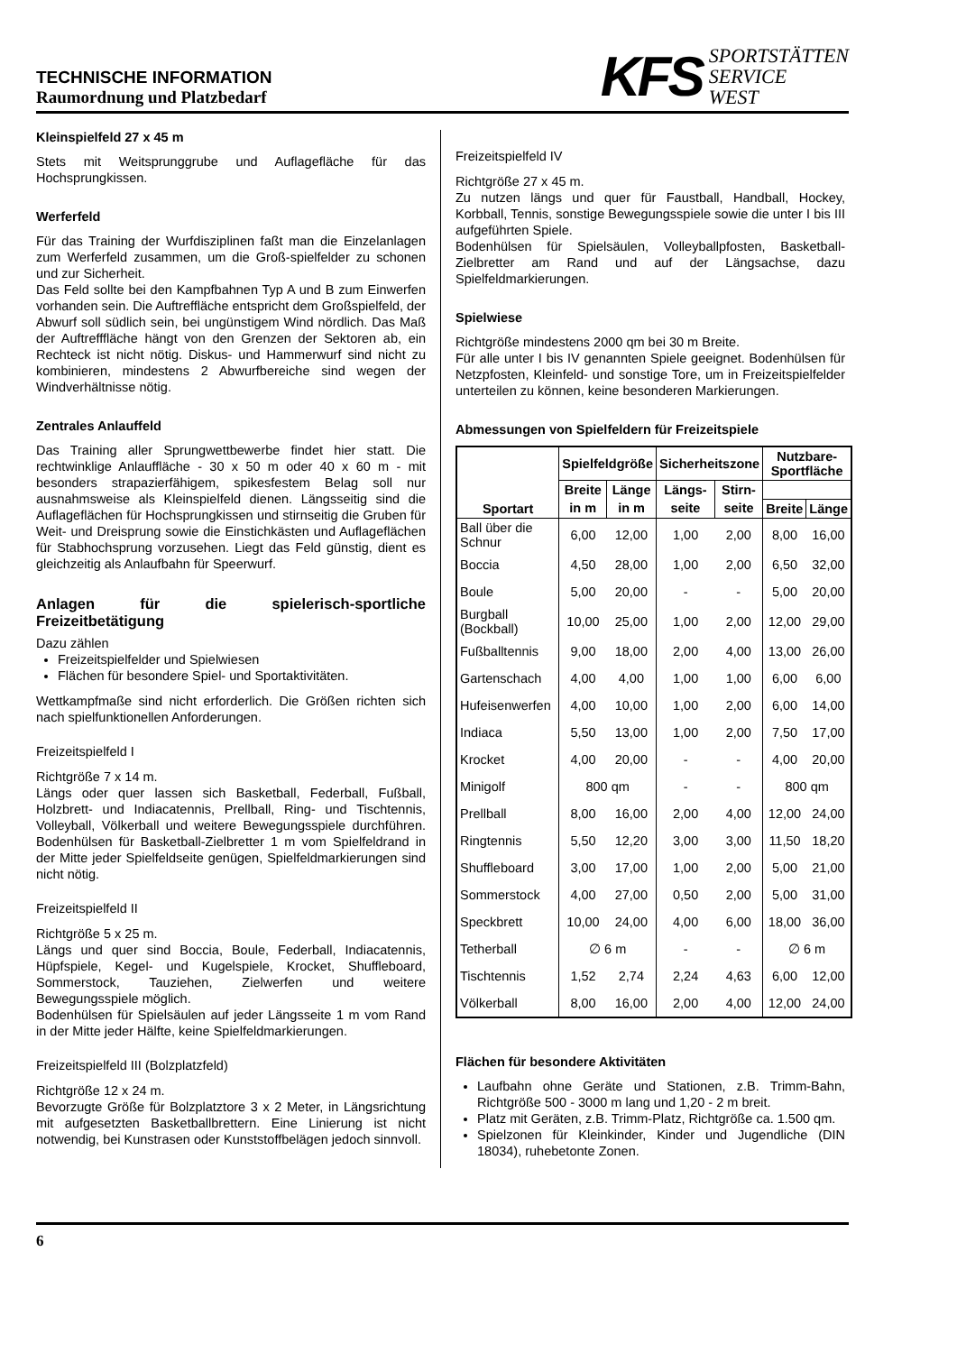TECHNISCHE INFORMATION
Raumordnung und Platzbedarf
KFS
SPORTSTÄTTEN
SERVICE
WEST
Kleinspielfeld 27 x 45 m
Stets mit Weitsprunggrube und Auflagefläche für das Hochsprungkissen.
Werferfeld
Für das Training der Wurfdisziplinen faßt man die Einzelanlagen zum Werferfeld zusammen, um die Groß-spielfelder zu schonen und zur Sicherheit.
Das Feld sollte bei den Kampfbahnen Typ A und B zum Einwerfen vorhanden sein. Die Auftreffläche entspricht dem Großspielfeld, der Abwurf soll südlich sein, bei ungünstigem Wind nördlich. Das Maß der Auftrefffläche hängt von den Grenzen der Sektoren ab, ein Rechteck ist nicht nötig. Diskus- und Hammerwurf sind nicht zu kombinieren, mindestens 2 Abwurfbereiche sind wegen der Windverhältnisse nötig.
Zentrales Anlauffeld
Das Training aller Sprungwettbewerbe findet hier statt. Die rechtwinklige Anlauffläche - 30 x 50 m oder 40 x 60 m - mit besonders strapazierfähigem, spikesfestem Belag soll nur ausnahmsweise als Kleinspielfeld dienen. Längsseitig sind die Auflageflächen für Hochsprungkissen und stirnseitig die Gruben für Weit- und Dreisprung sowie die Einstichkästen und Auflageflächen für Stabhochsprung vorzusehen. Liegt das Feld günstig, dient es gleichzeitig als Anlaufbahn für Speerwurf.
Anlagen für die spielerisch-sportliche Freizeitbetätigung
Dazu zählen
Freizeitspielfelder und Spielwiesen
Flächen für besondere Spiel- und Sportaktivitäten.
Wettkampfmaße sind nicht erforderlich. Die Größen richten sich nach spielfunktionellen Anforderungen.
Freizeitspielfeld I
Richtgröße 7 x 14 m.
Längs oder quer lassen sich Basketball, Federball, Fußball, Holzbrett- und Indiacatennis, Prellball, Ring- und Tischtennis, Volleyball, Völkerball und weitere Bewegungsspiele durchführen. Bodenhülsen für Basketball-Zielbretter 1 m vom Spielfeldrand in der Mitte jeder Spielfeldseite genügen, Spielfeldmarkierungen sind nicht nötig.
Freizeitspielfeld II
Richtgröße 5 x 25 m.
Längs und quer sind Boccia, Boule, Federball, Indiacatennis, Hüpfspiele, Kegel- und Kugelspiele, Krocket, Shuffleboard, Sommerstock, Tauziehen, Zielwerfen und weitere Bewegungsspiele möglich.
Bodenhülsen für Spielsäulen auf jeder Längsseite 1 m vom Rand in der Mitte jeder Hälfte, keine Spielfeldmarkierungen.
Freizeitspielfeld III (Bolzplatzfeld)
Richtgröße 12 x 24 m.
Bevorzugte Größe für Bolzplatztore 3 x 2 Meter, in Längsrichtung mit aufgesetzten Basketballbrettern. Eine Linierung ist nicht notwendig, bei Kunstrasen oder Kunststoffbelägen jedoch sinnvoll.
Freizeitspielfeld IV
Richtgröße 27 x 45 m.
Zu nutzen längs und quer für Faustball, Handball, Hockey, Korbball, Tennis, sonstige Bewegungsspiele sowie die unter I bis III aufgeführten Spiele.
Bodenhülsen für Spielsäulen, Volleyballpfosten, Basketball-Zielbretter am Rand und auf der Längsachse, dazu Spielfeldmarkierungen.
Spielwiese
Richtgröße mindestens 2000 qm bei 30 m Breite.
Für alle unter I bis IV genannten Spiele geeignet. Bodenhülsen für Netzpfosten, Kleinfeld- und sonstige Tore, um in Freizeitspielfelder unterteilen zu können, keine besonderen Markierungen.
Abmessungen von Spielfeldern für Freizeitspiele
| Sportart | Spielfeldgröße | | Sicherheitszone | | Nutzbare- Sportfläche | |
| --- | --- | --- | --- | --- | --- | --- |
| | Breite | Länge | Längs- | Stirn- | | |
| | in m | in m | seite | seite | Breite | Länge |
| Ball über die Schnur | 6,00 | 12,00 | 1,00 | 2,00 | 8,00 | 16,00 |
| Boccia | 4,50 | 28,00 | 1,00 | 2,00 | 6,50 | 32,00 |
| Boule | 5,00 | 20,00 | - | - | 5,00 | 20,00 |
| Burgball (Bockball) | 10,00 | 25,00 | 1,00 | 2,00 | 12,00 | 29,00 |
| Fußballtennis | 9,00 | 18,00 | 2,00 | 4,00 | 13,00 | 26,00 |
| Gartenschach | 4,00 | 4,00 | 1,00 | 1,00 | 6,00 | 6,00 |
| Hufeisenwerfen | 4,00 | 10,00 | 1,00 | 2,00 | 6,00 | 14,00 |
| Indiaca | 5,50 | 13,00 | 1,00 | 2,00 | 7,50 | 17,00 |
| Krocket | 4,00 | 20,00 | - | - | 4,00 | 20,00 |
| Minigolf | 800 qm | | - | - | 800 qm | |
| Prellball | 8,00 | 16,00 | 2,00 | 4,00 | 12,00 | 24,00 |
| Ringtennis | 5,50 | 12,20 | 3,00 | 3,00 | 11,50 | 18,20 |
| Shuffleboard | 3,00 | 17,00 | 1,00 | 2,00 | 5,00 | 21,00 |
| Sommerstock | 4,00 | 27,00 | 0,50 | 2,00 | 5,00 | 31,00 |
| Speckbrett | 10,00 | 24,00 | 4,00 | 6,00 | 18,00 | 36,00 |
| Tetherball | ∅ 6 m | | - | - | ∅ 6 m | |
| Tischtennis | 1,52 | 2,74 | 2,24 | 4,63 | 6,00 | 12,00 |
| Völkerball | 8,00 | 16,00 | 2,00 | 4,00 | 12,00 | 24,00 |
Flächen für besondere Aktivitäten
Laufbahn ohne Geräte und Stationen, z.B. Trimm-Bahn, Richtgröße 500 - 3000 m lang und 1,20 - 2 m breit.
Platz mit Geräten, z.B. Trimm-Platz, Richtgröße ca. 1.500 qm.
Spielzonen für Kleinkinder, Kinder und Jugendliche (DIN 18034), ruhebetonte Zonen.
6